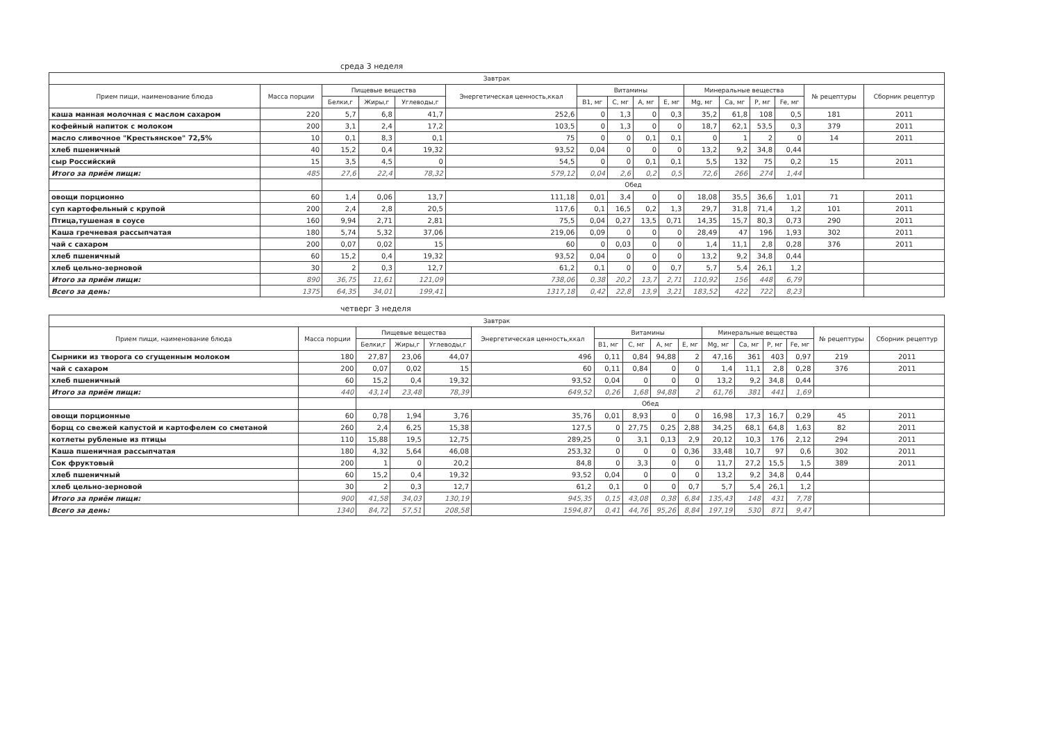среда 3 неделя
| Завтрак | | | | | | | | | | | | | | | |
| --- | --- | --- | --- | --- | --- | --- | --- | --- | --- | --- | --- | --- | --- | --- | --- |
| Прием пищи, наименование блюда | Масса порции | Пищевые вещества | | | Энергетическая ценность,ккал | Витамины | | | | Минеральные вещества | | | | № рецептуры | Сборник рецептур |
| | | Белки,г | Жиры,г | Углеводы,г | | B1, мг | C, мг | A, мг | E, мг | Mg, мг | Ca, мг | P, мг | Fe, мг | | |
| каша манная молочная с маслом сахаром | 220 | 5,7 | 6,8 | 41,7 | 252,6 | 0 | 1,3 | 0 | 0,3 | 35,2 | 61,8 | 108 | 0,5 | 181 | 2011 |
| кофейный напиток с молоком | 200 | 3,1 | 2,4 | 17,2 | 103,5 | 0 | 1,3 | 0 | 0 | 18,7 | 62,1 | 53,5 | 0,3 | 379 | 2011 |
| масло сливочное "Крестьянское" 72,5% | 10 | 0,1 | 8,3 | 0,1 | 75 | 0 | 0 | 0,1 | 0,1 | 0 | 1 | 2 | 0 | 14 | 2011 |
| хлеб пшеничный | 40 | 15,2 | 0,4 | 19,32 | 93,52 | 0,04 | 0 | 0 | 0 | 13,2 | 9,2 | 34,8 | 0,44 | | |
| сыр Российский | 15 | 3,5 | 4,5 | 0 | 54,5 | 0 | 0 | 0,1 | 0,1 | 5,5 | 132 | 75 | 0,2 | 15 | 2011 |
| Итого за приём пищи: | 485 | 27,6 | 22,4 | 78,32 | 579,12 | 0,04 | 2,6 | 0,2 | 0,5 | 72,6 | 266 | 274 | 1,44 | | |
| | | Обед | | | | | | | | | | | | | |
| овощи порционно | 60 | 1,4 | 0,06 | 13,7 | 111,18 | 0,01 | 3,4 | 0 | 0 | 18,08 | 35,5 | 36,6 | 1,01 | 71 | 2011 |
| суп картофельный с крупой | 200 | 2,4 | 2,8 | 20,5 | 117,6 | 0,1 | 16,5 | 0,2 | 1,3 | 29,7 | 31,8 | 71,4 | 1,2 | 101 | 2011 |
| Птица,тушеная в соусе | 160 | 9,94 | 2,71 | 2,81 | 75,5 | 0,04 | 0,27 | 13,5 | 0,71 | 14,35 | 15,7 | 80,3 | 0,73 | 290 | 2011 |
| Каша гречневая рассыпчатая | 180 | 5,74 | 5,32 | 37,06 | 219,06 | 0,09 | 0 | 0 | 0 | 28,49 | 47 | 196 | 1,93 | 302 | 2011 |
| чай с сахаром | 200 | 0,07 | 0,02 | 15 | 60 | 0 | 0,03 | 0 | 0 | 1,4 | 11,1 | 2,8 | 0,28 | 376 | 2011 |
| хлеб пшеничный | 60 | 15,2 | 0,4 | 19,32 | 93,52 | 0,04 | 0 | 0 | 0 | 13,2 | 9,2 | 34,8 | 0,44 | | |
| хлеб цельно-зерновой | 30 | 2 | 0,3 | 12,7 | 61,2 | 0,1 | 0 | 0 | 0,7 | 5,7 | 5,4 | 26,1 | 1,2 | | |
| Итого за приём пищи: | 890 | 36,75 | 11,61 | 121,09 | 738,06 | 0,38 | 20,2 | 13,7 | 2,71 | 110,92 | 156 | 448 | 6,79 | | |
| Всего за день: | 1375 | 64,35 | 34,01 | 199,41 | 1317,18 | 0,42 | 22,8 | 13,9 | 3,21 | 183,52 | 422 | 722 | 8,23 | | |
четверг 3 неделя
| Завтрак | | | | | | | | | | | | | | | |
| --- | --- | --- | --- | --- | --- | --- | --- | --- | --- | --- | --- | --- | --- | --- | --- |
| Прием пищи, наименование блюда | Масса порции | Пищевые вещества | | | Энергетическая ценность,ккал | Витамины | | | | Минеральные вещества | | | | № рецептуры | Сборник рецептур |
| | | Белки,г | Жиры,г | Углеводы,г | | B1, мг | C, мг | A, мг | E, мг | Mg, мг | Ca, мг | P, мг | Fe, мг | | |
| Сырники из творога со сгущенным молоком | 180 | 27,87 | 23,06 | 44,07 | 496 | 0,11 | 0,84 | 94,88 | 2 | 47,16 | 361 | 403 | 0,97 | 219 | 2011 |
| чай с сахаром | 200 | 0,07 | 0,02 | 15 | 60 | 0,11 | 0,84 | 0 | 0 | 1,4 | 11,1 | 2,8 | 0,28 | 376 | 2011 |
| хлеб пшеничный | 60 | 15,2 | 0,4 | 19,32 | 93,52 | 0,04 | 0 | 0 | 0 | 13,2 | 9,2 | 34,8 | 0,44 | | |
| Итого за приём пищи: | 440 | 43,14 | 23,48 | 78,39 | 649,52 | 0,26 | 1,68 | 94,88 | 2 | 61,76 | 381 | 441 | 1,69 | | |
| | | Обед | | | | | | | | | | | | | |
| овощи порционные | 60 | 0,78 | 1,94 | 3,76 | 35,76 | 0,01 | 8,93 | 0 | 0 | 16,98 | 17,3 | 16,7 | 0,29 | 45 | 2011 |
| борщ со свежей капустой и картофелем со сметаной | 260 | 2,4 | 6,25 | 15,38 | 127,5 | 0 | 27,75 | 0,25 | 2,88 | 34,25 | 68,1 | 64,8 | 1,63 | 82 | 2011 |
| котлеты рубленые из птицы | 110 | 15,88 | 19,5 | 12,75 | 289,25 | 0 | 3,1 | 0,13 | 2,9 | 20,12 | 10,3 | 176 | 2,12 | 294 | 2011 |
| Каша пшеничная рассыпчатая | 180 | 4,32 | 5,64 | 46,08 | 253,32 | 0 | 0 | 0 | 0,36 | 33,48 | 10,7 | 97 | 0,6 | 302 | 2011 |
| Сок фруктовый | 200 | 1 | 0 | 20,2 | 84,8 | 0 | 3,3 | 0 | 0 | 11,7 | 27,2 | 15,5 | 1,5 | 389 | 2011 |
| хлеб пшеничный | 60 | 15,2 | 0,4 | 19,32 | 93,52 | 0,04 | 0 | 0 | 0 | 13,2 | 9,2 | 34,8 | 0,44 | | |
| хлеб цельно-зерновой | 30 | 2 | 0,3 | 12,7 | 61,2 | 0,1 | 0 | 0 | 0,7 | 5,7 | 5,4 | 26,1 | 1,2 | | |
| Итого за приём пищи: | 900 | 41,58 | 34,03 | 130,19 | 945,35 | 0,15 | 43,08 | 0,38 | 6,84 | 135,43 | 148 | 431 | 7,78 | | |
| Всего за день: | 1340 | 84,72 | 57,51 | 208,58 | 1594,87 | 0,41 | 44,76 | 95,26 | 8,84 | 197,19 | 530 | 871 | 9,47 | | |